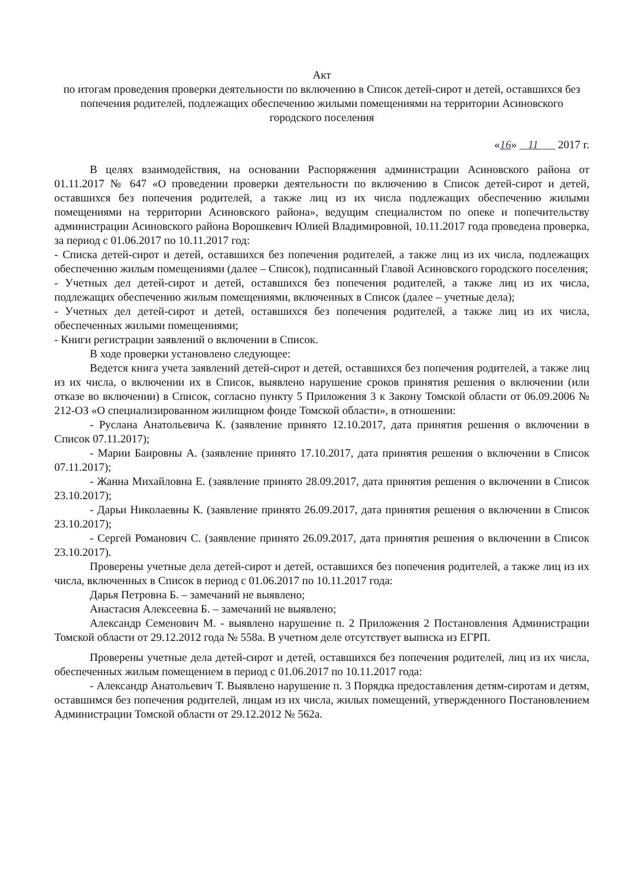Акт
по итогам проведения проверки деятельности по включению в Список детей-сирот и детей, оставшихся без попечения родителей, подлежащих обеспечению жилыми помещениями на территории Асиновского городского поселения
«16» 11 2017 г.
В целях взаимодействия, на основании Распоряжения администрации Асиновского района от 01.11.2017 № 647 «О проведении проверки деятельности по включению в Список детей-сирот и детей, оставшихся без попечения родителей, а также лиц из их числа подлежащих обеспечению жилыми помещениями на территории Асиновского района», ведущим специалистом по опеке и попечительству администрации Асиновского района Ворошкевич Юлией Владимировной, 10.11.2017 года проведена проверка, за период с 01.06.2017 по 10.11.2017 год:
- Списка детей-сирот и детей, оставшихся без попечения родителей, а также лиц из их числа, подлежащих обеспечению жилым помещениями (далее – Список), подписанный Главой Асиновского городского поселения;
- Учетных дел детей-сирот и детей, оставшихся без попечения родителей, а также лиц из их числа, подлежащих обеспечению жилым помещениями, включенных в Список (далее – учетные дела);
- Учетных дел детей-сирот и детей, оставшихся без попечения родителей, а также лиц из их числа, обеспеченных жилыми помещениями;
- Книги регистрации заявлений о включении в Список.
В ходе проверки установлено следующее:
Ведется книга учета заявлений детей-сирот и детей, оставшихся без попечения родителей, а также лиц из их числа, о включении их в Список, выявлено нарушение сроков принятия решения о включении (или отказе во включении) в Список, согласно пункту 5 Приложения 3 к Закону Томской области от 06.09.2006 № 212-ОЗ «О специализированном жилищном фонде Томской области», в отношении:
- Руслана Анатольевича К. (заявление принято 12.10.2017, дата принятия решения о включении в Список 07.11.2017);
- Марии Баировны А. (заявление принято 17.10.2017, дата принятия решения о включении в Список 07.11.2017);
- Жанна Михайловна Е. (заявление принято 28.09.2017, дата принятия решения о включении в Список 23.10.2017);
- Дарьи Николаевны К. (заявление принято 26.09.2017, дата принятия решения о включении в Список 23.10.2017);
- Сергей Романович С. (заявление принято 26.09.2017, дата принятия решения о включении в Список 23.10.2017).
Проверены учетные дела детей-сирот и детей, оставшихся без попечения родителей, а также лиц из их числа, включенных в Список в период с 01.06.2017 по 10.11.2017 года:
Дарья Петровна Б. – замечаний не выявлено;
Анастасия Алексеевна Б. – замечаний не выявлено;
Александр Семенович М. - выявлено нарушение п. 2 Приложения 2 Постановления Администрации Томской области от 29.12.2012 года № 558а. В учетном деле отсутствует выписка из ЕГРП.
Проверены учетные дела детей-сирот и детей, оставшихся без попечения родителей, лиц из их числа, обеспеченных жилым помещением в период с 01.06.2017 по 10.11.2017 года:
- Александр Анатольевич Т. Выявлено нарушение п. 3 Порядка предоставления детям-сиротам и детям, оставшимся без попечения родителей, лицам из их числа, жилых помещений, утвержденного Постановлением Администрации Томской области от 29.12.2012 № 562а.